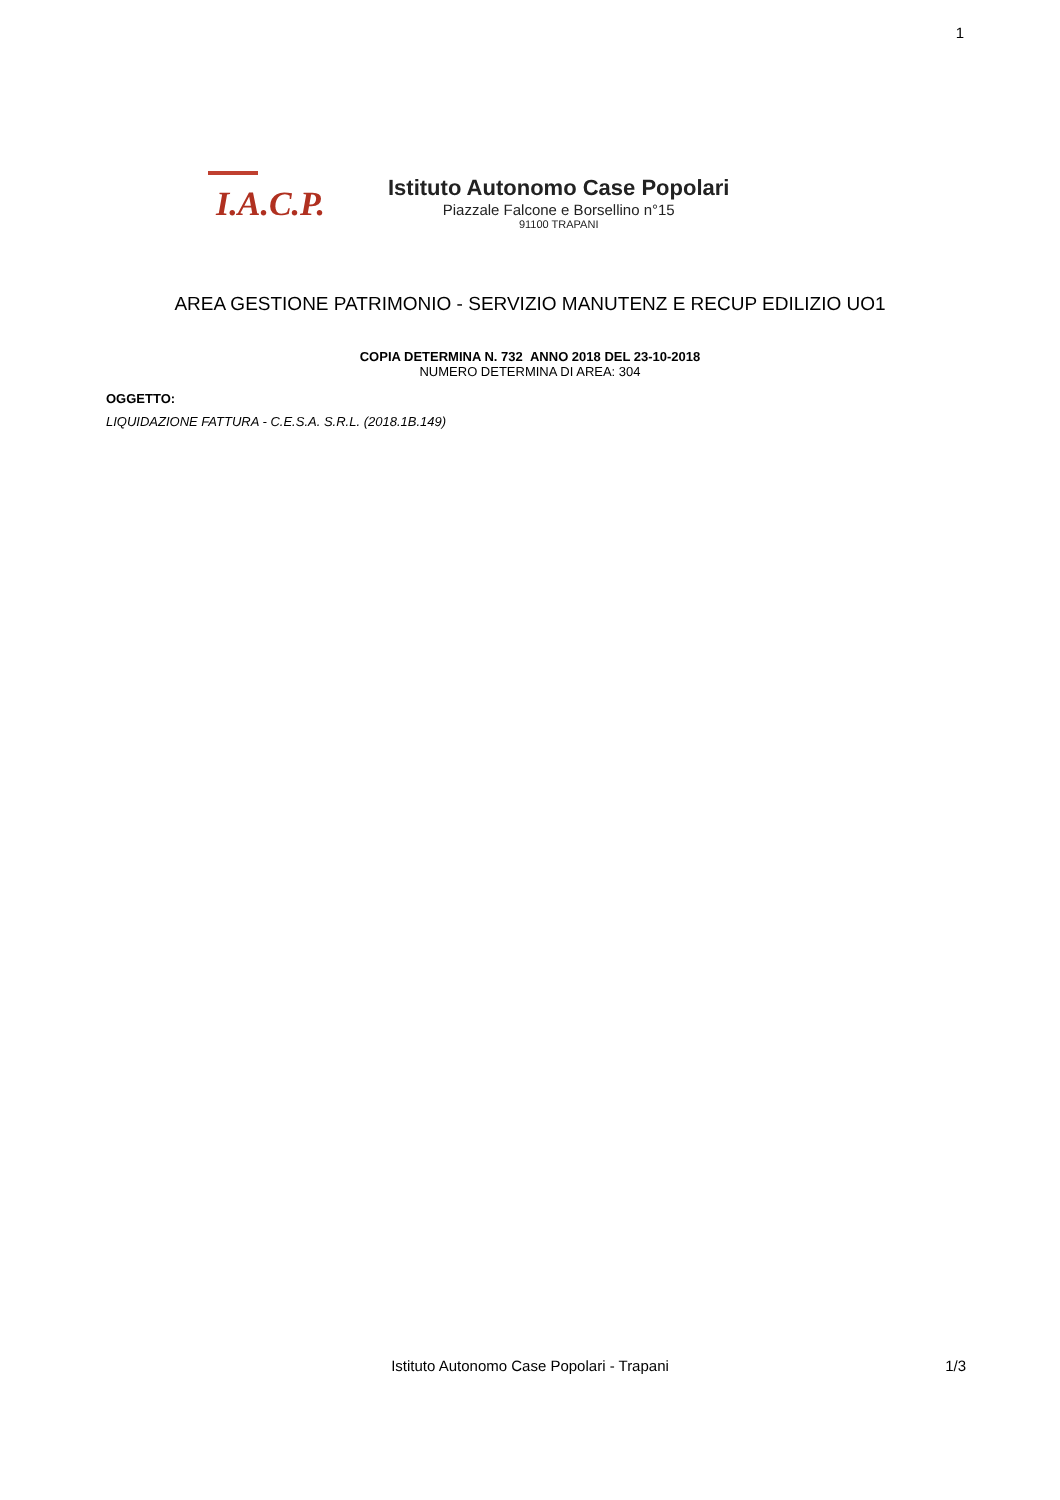1
I.A.C.P.
Istituto Autonomo Case Popolari
Piazzale Falcone e Borsellino n°15
91100 TRAPANI
AREA GESTIONE PATRIMONIO - SERVIZIO MANUTENZ E RECUP EDILIZIO UO1
COPIA DETERMINA N. 732 ANNO 2018 DEL 23-10-2018
NUMERO DETERMINA DI AREA: 304
OGGETTO:
LIQUIDAZIONE FATTURA - C.E.S.A. S.R.L. (2018.1B.149)
Istituto Autonomo Case Popolari - Trapani
1/3